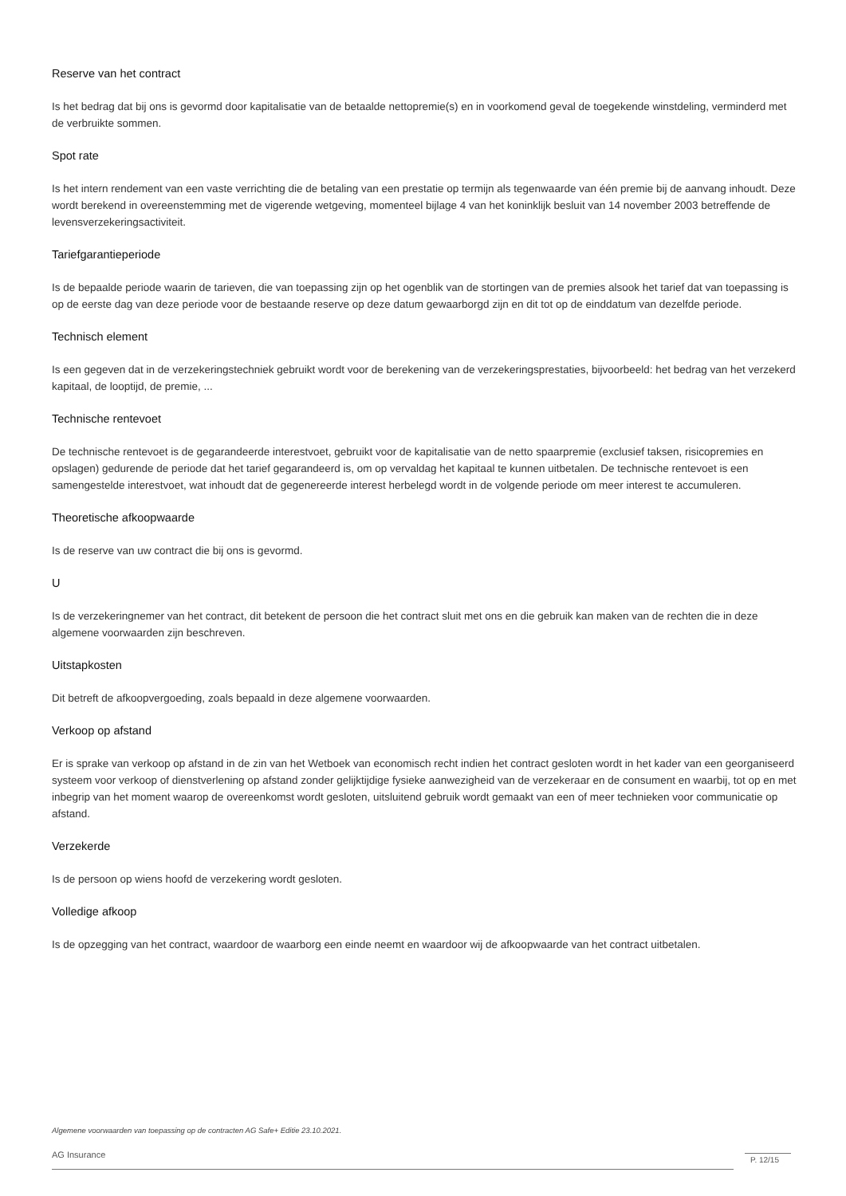Reserve van het contract
Is het bedrag dat bij ons is gevormd door kapitalisatie van de betaalde nettopremie(s) en in voorkomend geval de toegekende winstdeling, verminderd met de verbruikte sommen.
Spot rate
Is het intern rendement van een vaste verrichting die de betaling van een prestatie op termijn als tegenwaarde van één premie bij de aanvang inhoudt. Deze wordt berekend in overeenstemming met de vigerende wetgeving, momenteel bijlage 4 van het koninklijk besluit van 14 november 2003 betreffende de levensverzekeringsactiviteit.
Tariefgarantieperiode
Is de bepaalde periode waarin de tarieven, die van toepassing zijn op het ogenblik van de stortingen van de premies alsook het tarief dat van toepassing is op de eerste dag van deze periode voor de bestaande reserve op deze datum gewaarborgd zijn en dit tot op de einddatum van dezelfde periode.
Technisch element
Is een gegeven dat in de verzekeringstechniek gebruikt wordt voor de berekening van de verzekeringsprestaties, bijvoorbeeld: het bedrag van het verzekerd kapitaal, de looptijd, de premie, ...
Technische rentevoet
De technische rentevoet is de gegarandeerde interestvoet, gebruikt voor de kapitalisatie van de netto spaarpremie (exclusief taksen, risicopremies en opslagen) gedurende de periode dat het tarief gegarandeerd is, om op vervaldag het kapitaal te kunnen uitbetalen. De technische rentevoet is een samengestelde interestvoet, wat inhoudt dat de gegenereerde interest herbelegd wordt in de volgende periode om meer interest te accumuleren.
Theoretische afkoopwaarde
Is de reserve van uw contract die bij ons is gevormd.
U
Is de verzekeringnemer van het contract, dit betekent de persoon die het contract sluit met ons en die gebruik kan maken van de rechten die in deze algemene voorwaarden zijn beschreven.
Uitstapkosten
Dit betreft de afkoopvergoeding, zoals bepaald in deze algemene voorwaarden.
Verkoop op afstand
Er is sprake van verkoop op afstand in de zin van het Wetboek van economisch recht indien het contract gesloten wordt in het kader van een georganiseerd systeem voor verkoop of dienstverlening op afstand zonder gelijktijdige fysieke aanwezigheid van de verzekeraar en de consument en waarbij, tot op en met inbegrip van het moment waarop de overeenkomst wordt gesloten, uitsluitend gebruik wordt gemaakt van een of meer technieken voor communicatie op afstand.
Verzekerde
Is de persoon op wiens hoofd de verzekering wordt gesloten.
Volledige afkoop
Is de opzegging van het contract, waardoor de waarborg een einde neemt en waardoor wij de afkoopwaarde van het contract uitbetalen.
Algemene voorwaarden van toepassing op de contracten AG Safe+ Editie 23.10.2021.
AG Insurance P. 12/15